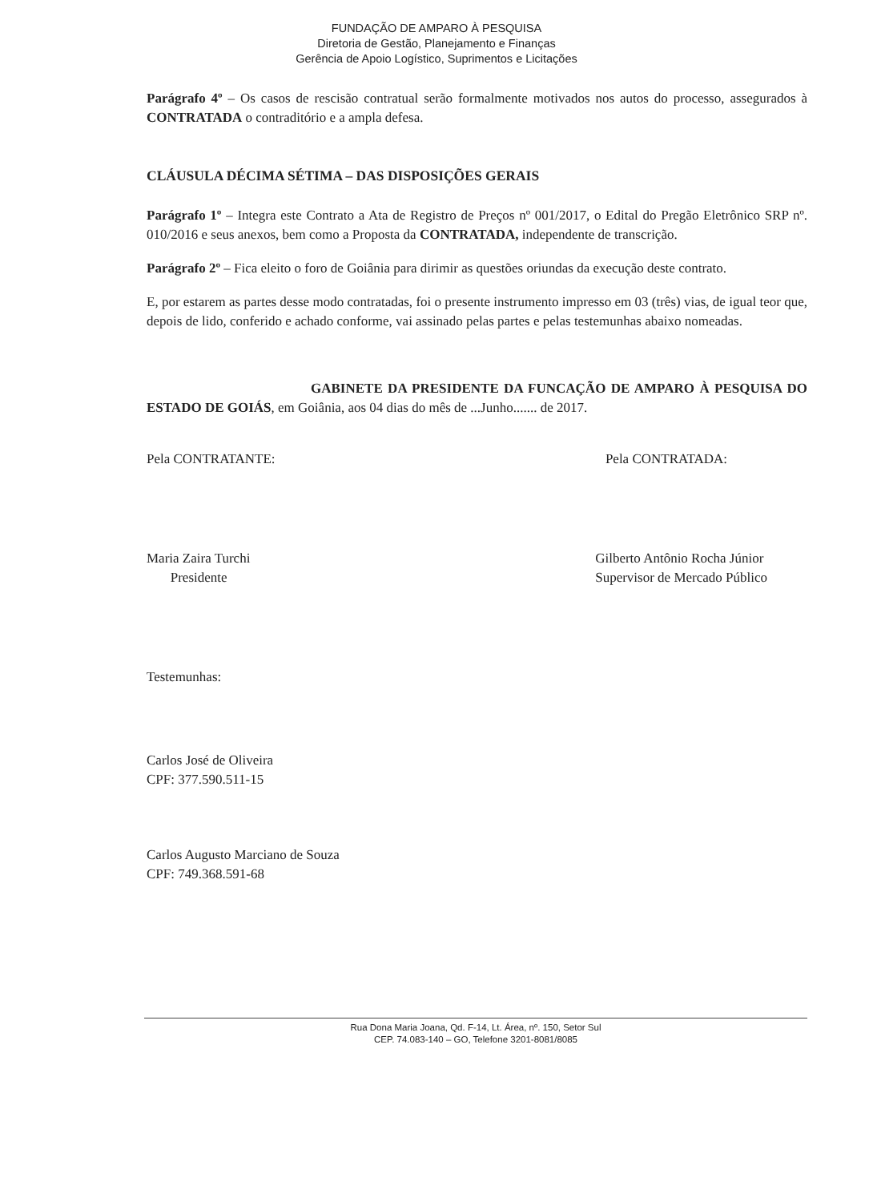FUNDAÇÃO DE AMPARO À PESQUISA
Diretoria de Gestão, Planejamento e Finanças
Gerência de Apoio Logístico, Suprimentos e Licitações
Parágrafo 4º – Os casos de rescisão contratual serão formalmente motivados nos autos do processo, assegurados à CONTRATADA o contraditório e a ampla defesa.
CLÁUSULA DÉCIMA SÉTIMA – DAS DISPOSIÇÕES GERAIS
Parágrafo 1º – Integra este Contrato a Ata de Registro de Preços nº 001/2017, o Edital do Pregão Eletrônico SRP nº. 010/2016 e seus anexos, bem como a Proposta da CONTRATADA, independente de transcrição.
Parágrafo 2º – Fica eleito o foro de Goiânia para dirimir as questões oriundas da execução deste contrato.
E, por estarem as partes desse modo contratadas, foi o presente instrumento impresso em 03 (três) vias, de igual teor que, depois de lido, conferido e achado conforme, vai assinado pelas partes e pelas testemunhas abaixo nomeadas.
GABINETE DA PRESIDENTE DA FUNCAÇÃO DE AMPARO À PESQUISA DO ESTADO DE GOIÁS, em Goiânia, aos 04 dias do mês de ...Junho....... de 2017.
Pela CONTRATANTE: Pela CONTRATADA:
Maria Zaira Turchi
Presidente
Gilberto Antônio Rocha Júnior
Supervisor de Mercado Público
Testemunhas:
Carlos José de Oliveira
CPF: 377.590.511-15
Carlos Augusto Marciano de Souza
CPF: 749.368.591-68
Rua Dona Maria Joana, Qd. F-14, Lt. Área, nº. 150, Setor Sul
CEP. 74.083-140 – GO, Telefone 3201-8081/8085